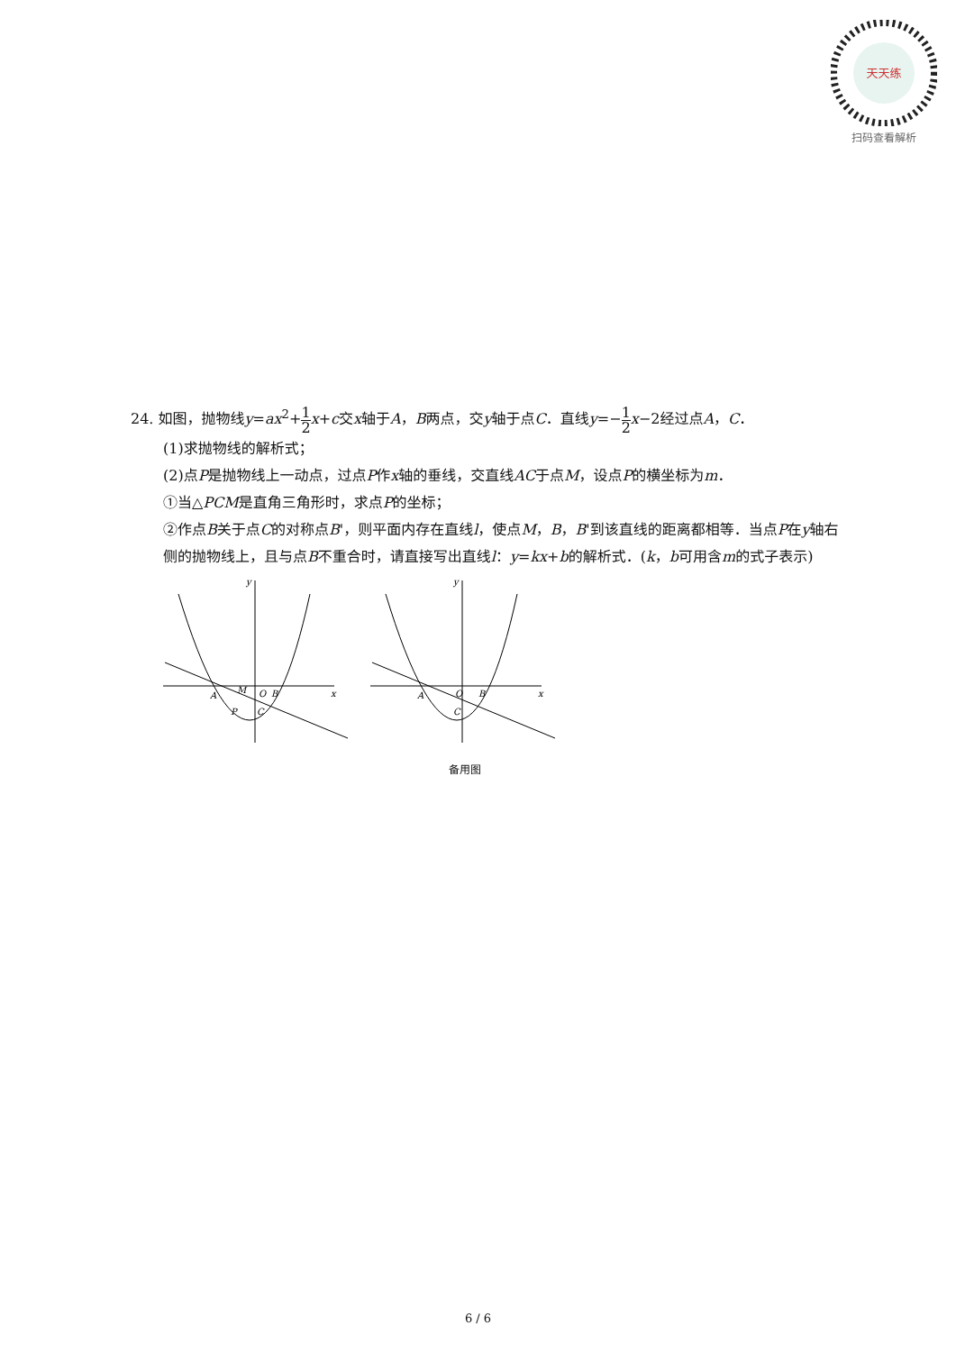天天练
扫码查看解析
24. 如图，抛物线y=ax<sup>2</sup>+1 2 x+c交x轴于A，B两点，交y轴于点C．直线y=−1 2 x−2经过点A，C．
(1)求抛物线的解析式；
(2)点P是抛物线上一动点，过点P作x轴的垂线，交直线AC于点M，设点P的横坐标为m．
①当△PCM是直角三角形时，求点P的坐标；
②作点B关于点C的对称点B'，则平面内存在直线l，使点M，B，B'到该直线的距离都相等．当点P在y轴右侧的抛物线上，且与点B不重合时，请直接写出直线l：y=kx+b的解析式．(k，b可用含m的式子表示)
x
y
A
M
O
B
P
C
x
y
A
O
B
C
备用图
6 / 6